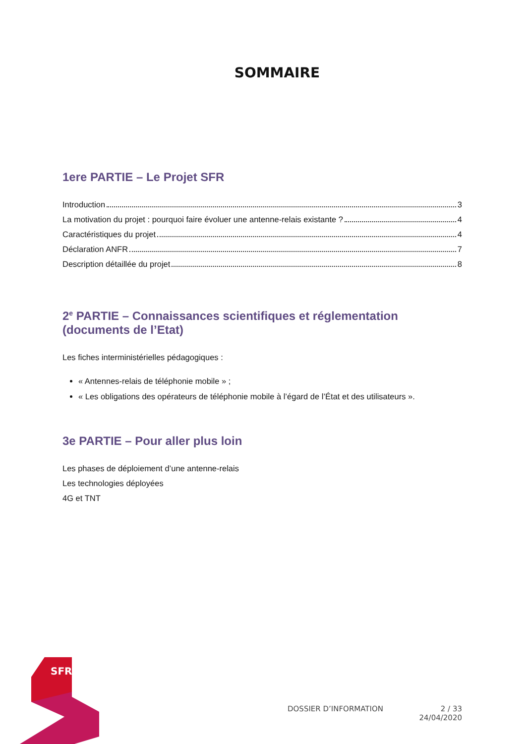SOMMAIRE
1ere PARTIE – Le Projet SFR
Introduction 3
La motivation du projet : pourquoi faire évoluer une antenne-relais existante ? 4
Caractéristiques du projet 4
Déclaration ANFR 7
Description détaillée du projet 8
2<sup>e</sup> PARTIE – Connaissances scientifiques et réglementation (documents de l’Etat)
Les fiches interministérielles pédagogiques :
« Antennes-relais de téléphonie mobile » ;
« Les obligations des opérateurs de téléphonie mobile à l’égard de l’État et des utilisateurs ».
3e PARTIE – Pour aller plus loin
Les phases de déploiement d’une antenne-relais
Les technologies déployées
4G et TNT
SFR
DOSSIER D’INFORMATION 2 / 33
24/04/2020